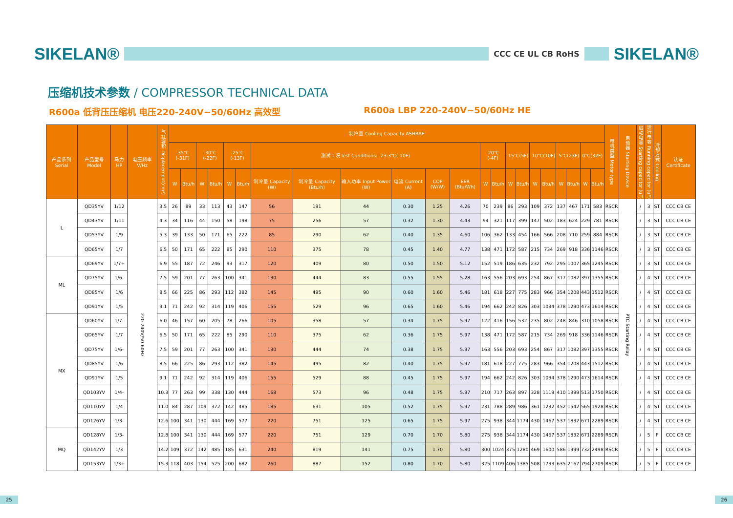SIKELAN®
CCC CE UL CB RoHS
SIKELAN®
压缩机技术参数 / COMPRESSOR TECHNICAL DATA
R600a 低背压压缩机 电压220-240V~50/60Hz 高效型 R600a LBP 220-240V~50/60Hz HE
| 产品系列 Serial | 产品型号 Model | 马力HP | 电压频率 V/Hz | 气缸容积 Displacement(cm³) | 制冷量 Cooling Capacity ASHRAE | | | | | | | | | | | | | | | | | | | | | | 电机类型 Motor type | 启动器 Starting Device | 启动电容 Starting capacitor (uF) | 运行电容 Running capacitor (uF) | 冷却方式 Cooling | 认证 Certificate |
| --- | --- | --- | --- | --- | --- | --- | --- | --- | --- | --- | --- | --- | --- | --- | --- | --- | --- | --- | --- | --- | --- | --- | --- | --- | --- | --- | --- | --- | --- | --- | --- | --- |
| | | | | | -35℃(-31F) | | -30℃(-22F) | | -25℃(-13F) | | 测试工况Test Conditions: -23.3℃(-10F) | | | | | | -20℃(-4F) | | -15℃(5F) | | -10℃(10F) | | -5℃(23F) | | 0℃(32F) | | | | | | | |
| | | | | | W | Btu/h | W | Btu/h | W | Btu/h | 制冷量 Capacity (W) | 制冷量 Capacity (Btu/h) | 输入功率 Input Power (W) | 电流 Current (A) | COP (W/W) | EER (Btu/Wh) | W | Btu/h | W | Btu/h | W | Btu/h | W | Btu/h | W | Btu/h | | | | | | |
| L | QD35YV | 1/12 | 220-240V/50-60Hz | 3.5 | 26 | 89 | 33 | 113 | 43 | 147 | 56 | 191 | 44 | 0.30 | 1.25 | 4.26 | 70 | 239 | 86 | 293 | 109 | 372 | 137 | 467 | 171 | 583 | RSCR | PTC Starting Relay | / | 3 | ST | CCC CB CE |
| | QD43YV | 1/11 | | 4.3 | 34 | 116 | 44 | 150 | 58 | 198 | 75 | 256 | 57 | 0.32 | 1.30 | 4.43 | 94 | 321 | 117 | 399 | 147 | 502 | 183 | 624 | 229 | 781 | RSCR | | / | 3 | ST | CCC CB CE |
| | QD53YV | 1/9 | | 5.3 | 39 | 133 | 50 | 171 | 65 | 222 | 85 | 290 | 62 | 0.40 | 1.35 | 4.60 | 106 | 362 | 133 | 454 | 166 | 566 | 208 | 710 | 259 | 884 | RSCR | | / | 3 | ST | CCC CB CE |
| | QD65YV | 1/7 | | 6.5 | 50 | 171 | 65 | 222 | 85 | 290 | 110 | 375 | 78 | 0.45 | 1.40 | 4.77 | 138 | 471 | 172 | 587 | 215 | 734 | 269 | 918 | 336 | 1146 | RSCR | | / | 3 | ST | CCC CB CE |
| ML | QD69YV | 1/7+ | | 6.9 | 55 | 187 | 72 | 246 | 93 | 317 | 120 | 409 | 80 | 0.50 | 1.50 | 5.12 | 152 | 519 | 186 | 635 | 232 | 792 | 295 | 1007 | 365 | 1245 | RSCR | | / | 3 | ST | CCC CB CE |
| | QD75YV | 1/6- | | 7.5 | 59 | 201 | 77 | 263 | 100 | 341 | 130 | 444 | 83 | 0.55 | 1.55 | 5.28 | 163 | 556 | 203 | 693 | 254 | 867 | 317 | 1082 | 397 | 1355 | RSCR | | / | 4 | ST | CCC CB CE |
| | QD85YV | 1/6 | | 8.5 | 66 | 225 | 86 | 293 | 112 | 382 | 145 | 495 | 90 | 0.60 | 1.60 | 5.46 | 181 | 618 | 227 | 775 | 283 | 966 | 354 | 1208 | 443 | 1512 | RSCR | | / | 4 | ST | CCC CB CE |
| | QD91YV | 1/5 | | 9.1 | 71 | 242 | 92 | 314 | 119 | 406 | 155 | 529 | 96 | 0.65 | 1.60 | 5.46 | 194 | 662 | 242 | 826 | 303 | 1034 | 378 | 1290 | 473 | 1614 | RSCR | | / | 4 | ST | CCC CB CE |
| MX | QD60YV | 1/7- | | 6.0 | 46 | 157 | 60 | 205 | 78 | 266 | 105 | 358 | 57 | 0.34 | 1.75 | 5.97 | 122 | 416 | 156 | 532 | 235 | 802 | 248 | 846 | 310 | 1058 | RSCR | | / | 4 | ST | CCC CB CE |
| | QD65YV | 1/7 | | 6.5 | 50 | 171 | 65 | 222 | 85 | 290 | 110 | 375 | 62 | 0.36 | 1.75 | 5.97 | 138 | 471 | 172 | 587 | 215 | 734 | 269 | 918 | 336 | 1146 | RSCR | | / | 4 | ST | CCC CB CE |
| | QD75YV | 1/6- | | 7.5 | 59 | 201 | 77 | 263 | 100 | 341 | 130 | 444 | 74 | 0.38 | 1.75 | 5.97 | 163 | 556 | 203 | 693 | 254 | 867 | 317 | 1082 | 397 | 1355 | RSCR | | / | 4 | ST | CCC CB CE |
| | QD85YV | 1/6 | | 8.5 | 66 | 225 | 86 | 293 | 112 | 382 | 145 | 495 | 82 | 0.40 | 1.75 | 5.97 | 181 | 618 | 227 | 775 | 283 | 966 | 354 | 1208 | 443 | 1512 | RSCR | | / | 4 | ST | CCC CB CE |
| | QD91YV | 1/5 | | 9.1 | 71 | 242 | 92 | 314 | 119 | 406 | 155 | 529 | 88 | 0.45 | 1.75 | 5.97 | 194 | 662 | 242 | 826 | 303 | 1034 | 378 | 1290 | 473 | 1614 | RSCR | | / | 4 | ST | CCC CB CE |
| | QD103YV | 1/4- | | 10.3 | 77 | 263 | 99 | 338 | 130 | 444 | 168 | 573 | 96 | 0.48 | 1.75 | 5.97 | 210 | 717 | 263 | 897 | 328 | 1119 | 410 | 1399 | 513 | 1750 | RSCR | | / | 4 | ST | CCC CB CE |
| | QD110YV | 1/4 | | 11.0 | 84 | 287 | 109 | 372 | 142 | 485 | 185 | 631 | 105 | 0.52 | 1.75 | 5.97 | 231 | 788 | 289 | 986 | 361 | 1232 | 452 | 1542 | 565 | 1928 | RSCR | | / | 4 | ST | CCC CB CE |
| | QD126YV | 1/3- | | 12.6 | 100 | 341 | 130 | 444 | 169 | 577 | 220 | 751 | 125 | 0.65 | 1.75 | 5.97 | 275 | 938 | 344 | 1174 | 430 | 1467 | 537 | 1832 | 671 | 2289 | RSCR | | / | 4 | ST | CCC CB CE |
| MQ | QD128YV | 1/3- | | 12.8 | 100 | 341 | 130 | 444 | 169 | 577 | 220 | 751 | 129 | 0.70 | 1.70 | 5.80 | 275 | 938 | 344 | 1174 | 430 | 1467 | 537 | 1832 | 671 | 2289 | RSCR | | / | 5 | F | CCC CB CE |
| | QD142YV | 1/3 | | 14.2 | 109 | 372 | 142 | 485 | 185 | 631 | 240 | 819 | 141 | 0.75 | 1.70 | 5.80 | 300 | 1024 | 375 | 1280 | 469 | 1600 | 586 | 1999 | 732 | 2498 | RSCR | | / | 5 | F | CCC CB CE |
| | QD153YV | 1/3+ | | 15.3 | 118 | 403 | 154 | 525 | 200 | 682 | 260 | 887 | 152 | 0.80 | 1.70 | 5.80 | 325 | 1109 | 406 | 1385 | 508 | 1733 | 635 | 2167 | 794 | 2709 | RSCR | | / | 5 | F | CCC CB CE |
25 26